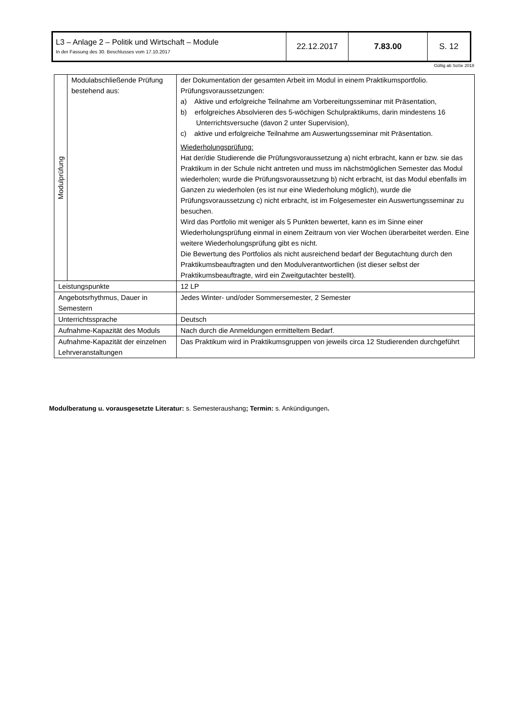| L3 – Anlage 2 – Politik und Wirtschaft – Module In der Fassung des 30. Beschlusses vom 17.10.2017 | 22.12.2017 | 7.83.00 | S. 12 |
Gültig ab SoSe 2018
| Modulprüfung | Modulabschließende Prüfung bestehend aus: | der Dokumentation der gesamten Arbeit im Modul in einem Praktikumsportfolio. Prüfungsvoraussetzungen: a) Aktive und erfolgreiche Teilnahme am Vorbereitungsseminar mit Präsentation, b) erfolgreiches Absolvieren des 5-wöchigen Schulpraktikums, darin mindestens 16 Unterrichtsversuche (davon 2 unter Supervision), c) aktive und erfolgreiche Teilnahme am Auswertungsseminar mit Präsentation. Wiederholungsprüfung: Hat der/die Studierende die Prüfungsvoraussetzung a) nicht erbracht, kann er bzw. sie das Praktikum in der Schule nicht antreten und muss im nächstmöglichen Semester das Modul wiederholen; wurde die Prüfungsvoraussetzung b) nicht erbracht, ist das Modul ebenfalls im Ganzen zu wiederholen (es ist nur eine Wiederholung möglich), wurde die Prüfungsvoraussetzung c) nicht erbracht, ist im Folgesemester ein Auswertungsseminar zu besuchen. Wird das Portfolio mit weniger als 5 Punkten bewertet, kann es im Sinne einer Wiederholungsprüfung einmal in einem Zeitraum von vier Wochen überarbeitet werden. Eine weitere Wiederholungsprüfung gibt es nicht. Die Bewertung des Portfolios als nicht ausreichend bedarf der Begutachtung durch den Praktikumsbeauftragten und den Modulverantwortlichen (ist dieser selbst der Praktikumsbeauftragte, wird ein Zweitgutachter bestellt). |
| Leistungspunkte | | 12 LP |
| Angebotsrhythmus, Dauer in Semestern | | Jedes Winter- und/oder Sommersemester, 2 Semester |
| Unterrichtssprache | | Deutsch |
| Aufnahme-Kapazität des Moduls | | Nach durch die Anmeldungen ermitteltem Bedarf. |
| Aufnahme-Kapazität der einzelnen Lehrveranstaltungen | | Das Praktikum wird in Praktikumsgruppen von jeweils circa 12 Studierenden durchgeführt |
Modulberatung u. vorausgesetzte Literatur: s. Semesteraushang; Termin: s. Ankündigungen.